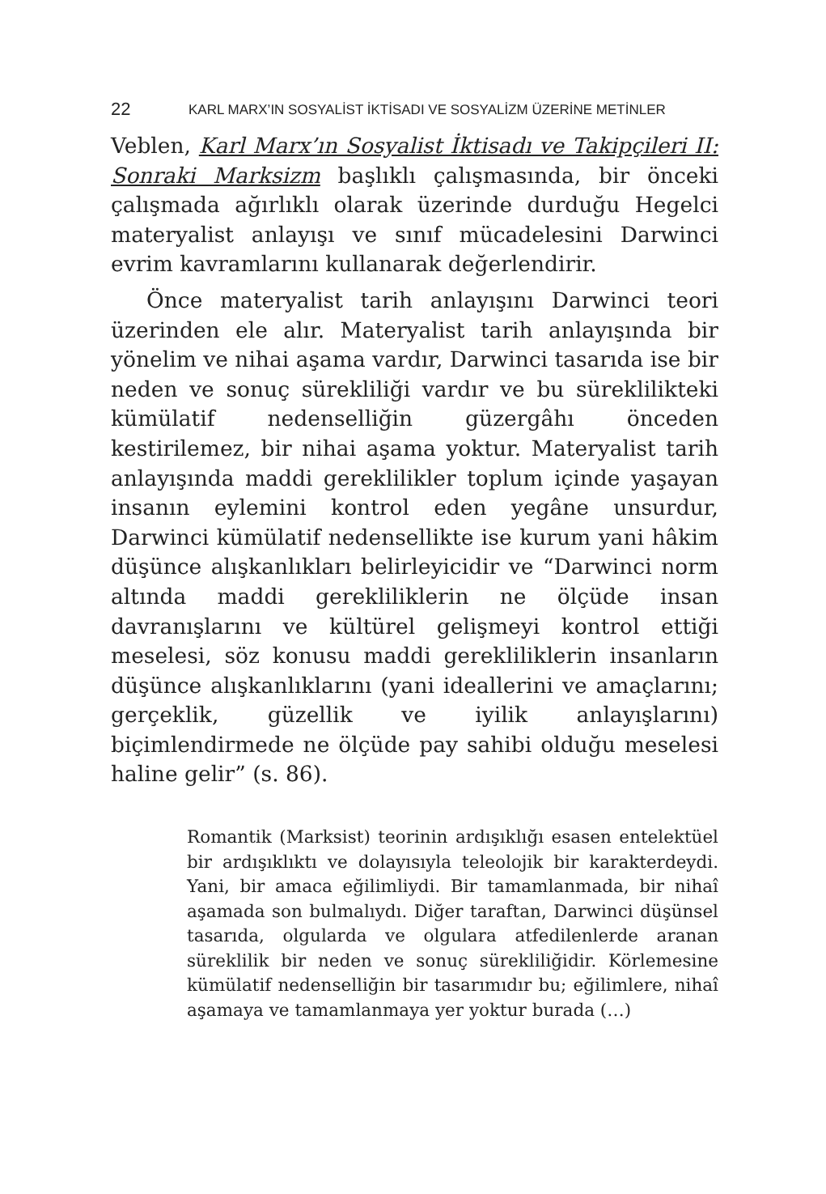22 KARL MARX’IN SOSYALİST İKTİSADI VE SOSYALİZM ÜZERİNE METİNLER
Veblen, Karl Marx’ın Sosyalist İktisadı ve Takipçileri II: Sonraki Marksizm başlıklı çalışmasında, bir önceki çalışmada ağırlıklı olarak üzerinde durduğu Hegelci materyalist anlayışı ve sınıf mücadelesini Darwinci evrim kavramlarını kullanarak değerlendirir.
Önce materyalist tarih anlayışını Darwinci teori üzerinden ele alır. Materyalist tarih anlayışında bir yönelim ve nihai aşama vardır, Darwinci tasarıda ise bir neden ve sonuç sürekliliği vardır ve bu süreklilikteki kümülatif nedenselliğin güzergâhı önceden kestirilemez, bir nihai aşama yoktur. Materyalist tarih anlayışında maddi gereklilikler toplum içinde yaşayan insanın eylemini kontrol eden yegâne unsurdur, Darwinci kümülatif nedensellikte ise kurum yani hâkim düşünce alışkanlıkları belirleyicidir ve “Darwinci norm altında maddi gerekliliklerin ne ölçüde insan davranışlarını ve kültürel gelişmeyi kontrol ettiği meselesi, söz konusu maddi gerekliliklerin insanların düşünce alışkanlıklarını (yani ideallerini ve amaçlarını; gerçeklik, güzellik ve iyilik anlayışlarını) biçimlendirmede ne ölçüde pay sahibi olduğu meselesi haline gelir” (s. 86).
Romantik (Marksist) teorinin ardışıklığı esasen entelektüel bir ardışıklıktı ve dolayısıyla teleolojik bir karakterdeydi. Yani, bir amaca eğilimliydi. Bir tamamlanmada, bir nihaî aşamada son bulmalıydı. Diğer taraftan, Darwinci düşünsel tasarıda, olgularda ve olgulara atfedilenlerde aranan süreklilik bir neden ve sonuç sürekliliğidir. Körlemesine kümülatif nedenselliğin bir tasarımıdır bu; eğilimlere, nihaî aşamaya ve tamamlanmaya yer yoktur burada (…)